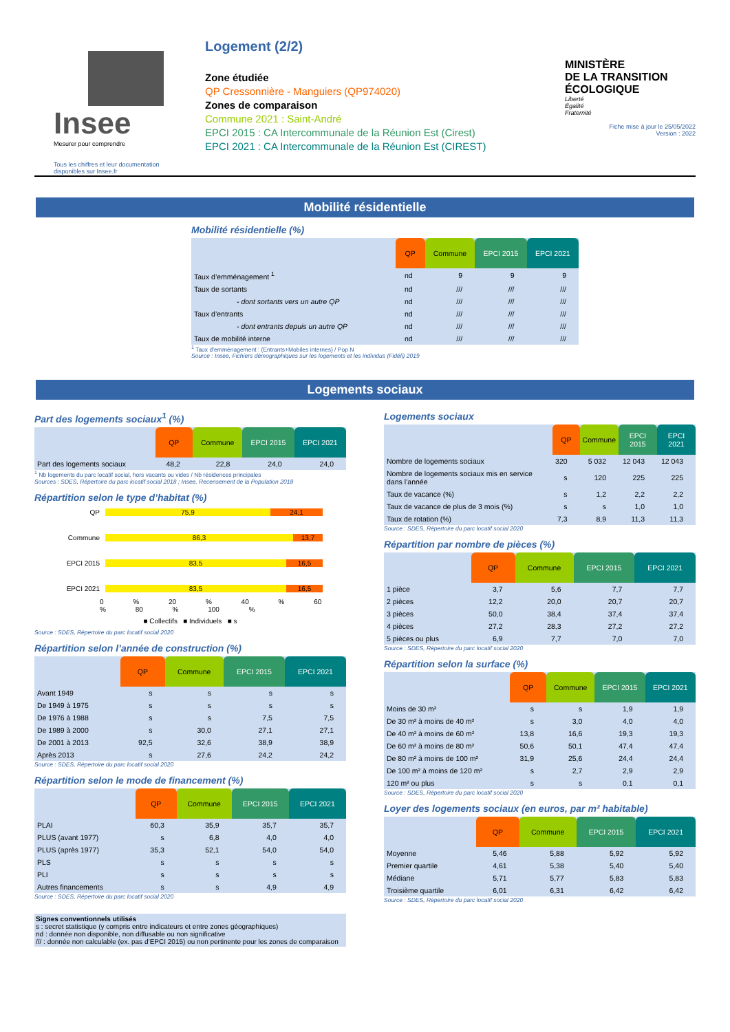Insee
Mesurer pour comprendre
Tous les chiffres et leur documentation disponibles sur Insee.fr
Logement (2/2)
Zone étudiée
QP Cressonnière - Manguiers (QP974020)
Zones de comparaison
Commune 2021 : Saint-André
EPCI 2015 : CA Intercommunale de la Réunion Est (Cirest)
EPCI 2021 : CA Intercommunale de la Réunion Est (CIREST)
MINISTÈRE
DE LA TRANSITION
ÉCOLOGIQUE
Liberté
Égalité
Fraternité
Fiche mise à jour le 25/05/2022
Version : 2022
Mobilité résidentielle
Mobilité résidentielle (%)
| | QP | Commune | EPCI 2015 | EPCI 2021 |
| --- | --- | --- | --- | --- |
| Taux d’emménagement <sup>1</sup> | nd | 9 | 9 | 9 |
| Taux de sortants | nd | /// | /// | /// |
| - dont sortants vers un autre QP | nd | /// | /// | /// |
| Taux d’entrants | nd | /// | /// | /// |
| - dont entrants depuis un autre QP | nd | /// | /// | /// |
| Taux de mobilité interne | nd | /// | /// | /// |
<sup>1</sup> Taux d’emménagement : (Entrants+Mobiles internes) / Pop N
Source : Insee, Fichiers démographiques sur les logements et les individus (Fidéli) 2019
Logements sociaux
Part des logements sociaux<sup>1</sup> (%)
| | QP | Commune | EPCI 2015 | EPCI 2021 |
| --- | --- | --- | --- | --- |
| Part des logements sociaux | 48,2 | 22,8 | 24,0 | 24,0 |
<sup>1</sup> Nb logements du parc locatif social, hors vacants ou vides / Nb résidences principales
Sources : SDES, Répertoire du parc locatif social 2018 ; Insee, Recensement de la Population 2018
Répartition selon le type d’habitat (%)
QP 75,9 24,1
Commune 86,3 13,7
EPCI 2015 83,5 16,5
EPCI 2021 83,5 16,5
0 % 20 % 40 % 60 % 80 % 100 %
■ Collectifs ■ Individuels ■ s
Source : SDES, Répertoire du parc locatif social 2020
Répartition selon l’année de construction (%)
| | QP | Commune | EPCI 2015 | EPCI 2021 |
| --- | --- | --- | --- | --- |
| Avant 1949 | s | s | s | s |
| De 1949 à 1975 | s | s | s | s |
| De 1976 à 1988 | s | s | 7,5 | 7,5 |
| De 1989 à 2000 | s | 30,0 | 27,1 | 27,1 |
| De 2001 à 2013 | 92,5 | 32,6 | 38,9 | 38,9 |
| Après 2013 | s | 27,6 | 24,2 | 24,2 |
Source : SDES, Répertoire du parc locatif social 2020
Répartition selon le mode de financement (%)
| | QP | Commune | EPCI 2015 | EPCI 2021 |
| --- | --- | --- | --- | --- |
| PLAI | 60,3 | 35,9 | 35,7 | 35,7 |
| PLUS (avant 1977) | s | 6,8 | 4,0 | 4,0 |
| PLUS (après 1977) | 35,3 | 52,1 | 54,0 | 54,0 |
| PLS | s | s | s | s |
| PLI | s | s | s | s |
| Autres financements | s | s | 4,9 | 4,9 |
Source : SDES, Répertoire du parc locatif social 2020
Signes conventionnels utilisés
s : secret statistique (y compris entre indicateurs et entre zones géographiques)
nd : donnée non disponible, non diffusable ou non significative
/// : donnée non calculable (ex. pas d’EPCI 2015) ou non pertinente pour les zones de comparaison
Logements sociaux
| | QP | Commune | EPCI 2015 | EPCI 2021 |
| --- | --- | --- | --- | --- |
| Nombre de logements sociaux | 320 | 5 032 | 12 043 | 12 043 |
| Nombre de logements sociaux mis en service dans l’année | s | 120 | 225 | 225 |
| Taux de vacance (%) | s | 1,2 | 2,2 | 2,2 |
| Taux de vacance de plus de 3 mois (%) | s | s | 1,0 | 1,0 |
| Taux de rotation (%) | 7,3 | 8,9 | 11,3 | 11,3 |
Source : SDES, Répertoire du parc locatif social 2020
Répartition par nombre de pièces (%)
| | QP | Commune | EPCI 2015 | EPCI 2021 |
| --- | --- | --- | --- | --- |
| 1 pièce | 3,7 | 5,6 | 7,7 | 7,7 |
| 2 pièces | 12,2 | 20,0 | 20,7 | 20,7 |
| 3 pièces | 50,0 | 38,4 | 37,4 | 37,4 |
| 4 pièces | 27,2 | 28,3 | 27,2 | 27,2 |
| 5 pièces ou plus | 6,9 | 7,7 | 7,0 | 7,0 |
Source : SDES, Répertoire du parc locatif social 2020
Répartition selon la surface (%)
| | QP | Commune | EPCI 2015 | EPCI 2021 |
| --- | --- | --- | --- | --- |
| Moins de 30 m² | s | s | 1,9 | 1,9 |
| De 30 m² à moins de 40 m² | s | 3,0 | 4,0 | 4,0 |
| De 40 m² à moins de 60 m² | 13,8 | 16,6 | 19,3 | 19,3 |
| De 60 m² à moins de 80 m² | 50,6 | 50,1 | 47,4 | 47,4 |
| De 80 m² à moins de 100 m² | 31,9 | 25,6 | 24,4 | 24,4 |
| De 100 m² à moins de 120 m² | s | 2,7 | 2,9 | 2,9 |
| 120 m² ou plus | s | s | 0,1 | 0,1 |
Source : SDES, Répertoire du parc locatif social 2020
Loyer des logements sociaux (en euros, par m² habitable)
| | QP | Commune | EPCI 2015 | EPCI 2021 |
| --- | --- | --- | --- | --- |
| Moyenne | 5,46 | 5,88 | 5,92 | 5,92 |
| Premier quartile | 4,61 | 5,38 | 5,40 | 5,40 |
| Médiane | 5,71 | 5,77 | 5,83 | 5,83 |
| Troisième quartile | 6,01 | 6,31 | 6,42 | 6,42 |
Source : SDES, Répertoire du parc locatif social 2020